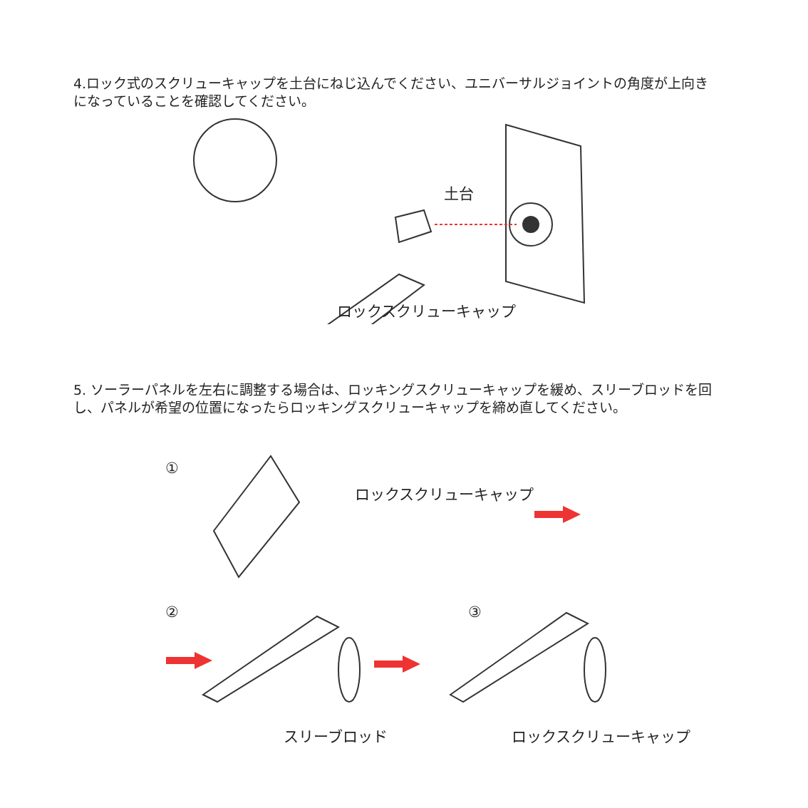4.ロック式のスクリューキャップを土台にねじ込んでください、ユニバーサルジョイントの角度が上向きになっていることを確認してください。
土台
ロックスクリューキャップ
5. ソーラーパネルを左右に調整する場合は、ロッキングスクリューキャップを緩め、スリーブロッドを回し、パネルが希望の位置になったらロッキングスクリューキャップを締め直してください。
①
ロックスクリューキャップ
② ③
スリーブロッド ロックスクリューキャップ